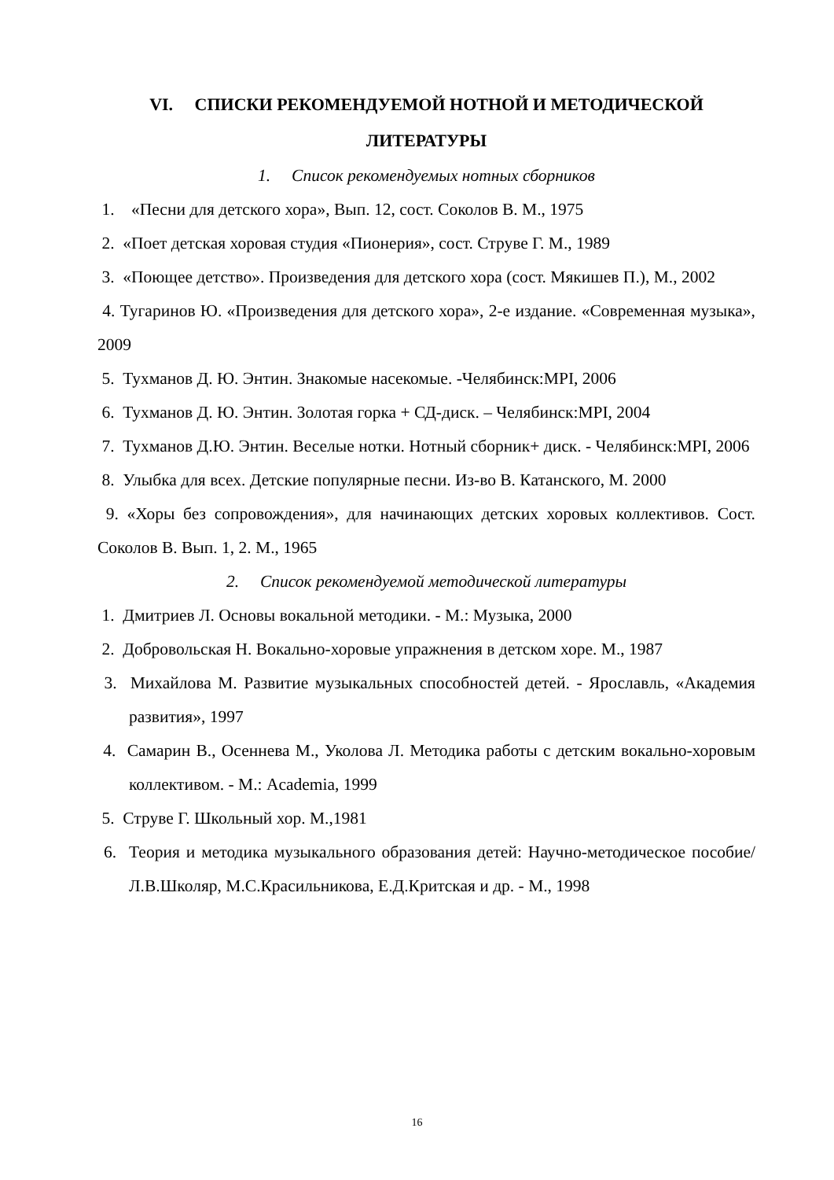VI. СПИСКИ РЕКОМЕНДУЕМОЙ НОТНОЙ И МЕТОДИЧЕСКОЙ ЛИТЕРАТУРЫ
1. Список рекомендуемых нотных сборников
1. «Песни для детского хора», Вып. 12, сост. Соколов В. М., 1975
2. «Поет детская хоровая студия «Пионерия», сост. Струве Г. М., 1989
3. «Поющее детство». Произведения для детского хора (сост. Мякишев П.), М., 2002
4. Тугаринов Ю. «Произведения для детского хора», 2-е издание. «Современная музыка», 2009
5. Тухманов Д. Ю. Энтин. Знакомые насекомые. -Челябинск:MPI, 2006
6. Тухманов Д. Ю. Энтин. Золотая горка + СД-диск. – Челябинск:MPI, 2004
7. Тухманов Д.Ю. Энтин. Веселые нотки. Нотный сборник+ диск. - Челябинск:MPI, 2006
8. Улыбка для всех. Детские популярные песни. Из-во В. Катанского, М. 2000
9. «Хоры без сопровождения», для начинающих детских хоровых коллективов. Сост. Соколов В. Вып. 1, 2. М., 1965
2. Список рекомендуемой методической литературы
1. Дмитриев Л. Основы вокальной методики. - М.: Музыка, 2000
2. Добровольская Н. Вокально-хоровые упражнения в детском хоре. М., 1987
3. Михайлова М. Развитие музыкальных способностей детей. - Ярославль, «Академия развития», 1997
4. Самарин В., Осеннева М., Уколова Л. Методика работы с детским вокально-хоровым коллективом. - М.: Academia, 1999
5. Струве Г. Школьный хор. М.,1981
6. Теория и методика музыкального образования детей: Научно-методическое пособие/ Л.В.Школяр, М.С.Красильникова, Е.Д.Критская и др. - М., 1998
16